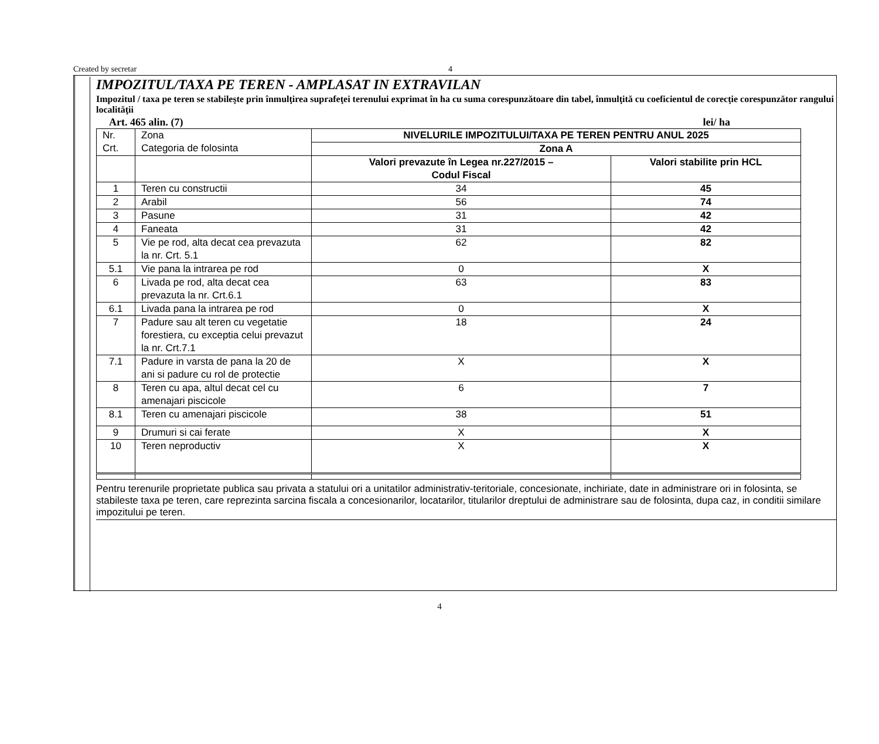Created by secretar 4
IMPOZITUL/TAXA PE TEREN - AMPLASAT IN EXTRAVILAN
Impozitul / taxa pe teren se stabileşte prin înmulţirea suprafeţei terenului exprimat în ha cu suma corespunzătoare din tabel, înmulţită cu coeficientul de corecţie corespunzător rangului localităţii
Art. 465 alin. (7) lei/ ha
| Nr. Crt. | Zona Categoria de folosinta | NIVELURILE IMPOZITULUI/TAXA PE TEREN PENTRU ANUL 2025 | |
| | | Zona A | |
| | | Valori prevazute în Legea nr.227/2015 – Codul Fiscal | Valori stabilite prin HCL |
| 1 | Teren cu constructii | 34 | 45 |
| 2 | Arabil | 56 | 74 |
| 3 | Pasune | 31 | 42 |
| 4 | Faneata | 31 | 42 |
| 5 | Vie pe rod, alta decat cea prevazuta la nr. Crt. 5.1 | 62 | 82 |
| 5.1 | Vie pana la intrarea pe rod | 0 | X |
| 6 | Livada pe rod, alta decat cea prevazuta la nr. Crt.6.1 | 63 | 83 |
| 6.1 | Livada pana la intrarea pe rod | 0 | X |
| 7 | Padure sau alt teren cu vegetatie forestiera, cu exceptia celui prevazut la nr. Crt.7.1 | 18 | 24 |
| 7.1 | Padure in varsta de pana la 20 de ani si padure cu rol de protectie | X | X |
| 8 | Teren cu apa, altul decat cel cu amenajari piscicole | 6 | 7 |
| 8.1 | Teren cu amenajari piscicole | 38 | 51 |
| 9 | Drumuri si cai ferate | X | X |
| 10 | Teren neproductiv | X | X |
Pentru terenurile proprietate publica sau privata a statului ori a unitatilor administrativ-teritoriale, concesionate, inchiriate, date in administrare ori in folosinta, se stabileste taxa pe teren, care reprezinta sarcina fiscala a concesionarilor, locatarilor, titularilor dreptului de administrare sau de folosinta, dupa caz, in conditii similare impozitului pe teren.
4